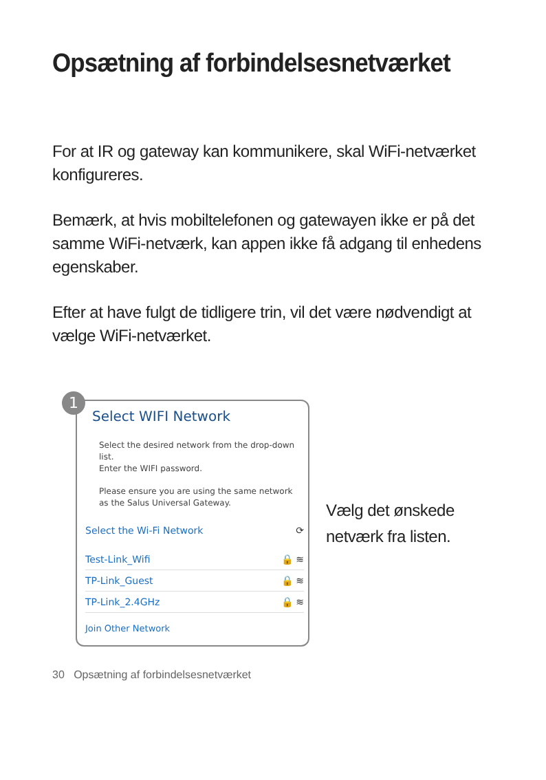Opsætning af forbindelsesnetværket
For at IR og gateway kan kommunikere, skal WiFi-netværket konfigureres.
Bemærk, at hvis mobiltelefonen og gatewayen ikke er på det samme WiFi-netværk, kan appen ikke få adgang til enhedens egenskaber.
Efter at have fulgt de tidligere trin, vil det være nødvendigt at vælge WiFi-netværket.
1
Select WIFI Network
Select the desired network from the drop-down list.
Enter the WIFI password.
Please ensure you are using the same network as the Salus Universal Gateway.
Select the Wi-Fi Network ⟳
Test-Link_Wifi 🔒 ≋
TP-Link_Guest 🔒 ≋
TP-Link_2.4GHz 🔒 ≋
Join Other Network
Vælg det ønskede
netværk fra listen.
30 Opsætning af forbindelsesnetværket